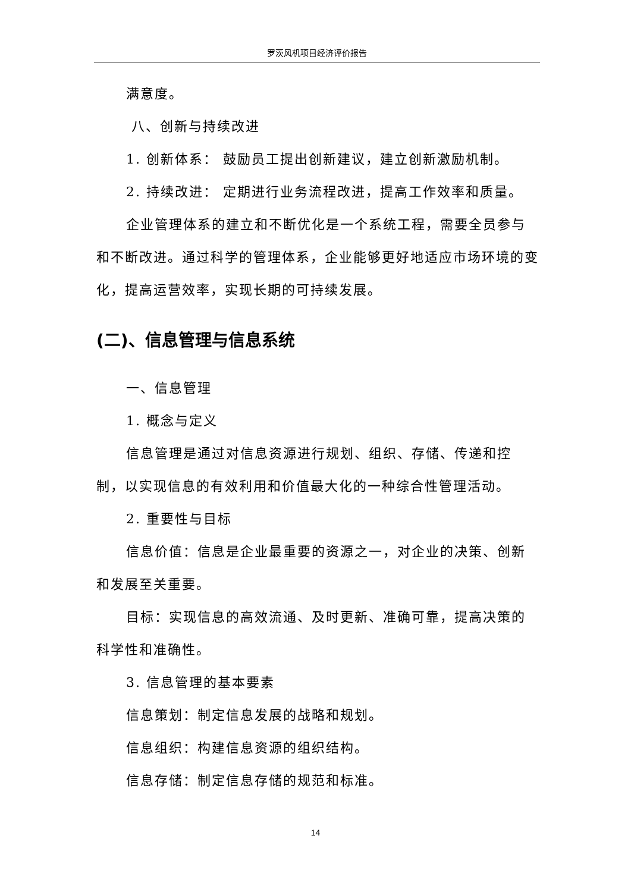罗茨风机项目经济评价报告
满意度。
八、创新与持续改进
1. 创新体系： 鼓励员工提出创新建议，建立创新激励机制。
2. 持续改进： 定期进行业务流程改进，提高工作效率和质量。
企业管理体系的建立和不断优化是一个系统工程，需要全员参与和不断改进。通过科学的管理体系，企业能够更好地适应市场环境的变化，提高运营效率，实现长期的可持续发展。
(二)、信息管理与信息系统
一、信息管理
1. 概念与定义
信息管理是通过对信息资源进行规划、组织、存储、传递和控制，以实现信息的有效利用和价值最大化的一种综合性管理活动。
2. 重要性与目标
信息价值：信息是企业最重要的资源之一，对企业的决策、创新和发展至关重要。
目标：实现信息的高效流通、及时更新、准确可靠，提高决策的科学性和准确性。
3. 信息管理的基本要素
信息策划：制定信息发展的战略和规划。
信息组织：构建信息资源的组织结构。
信息存储：制定信息存储的规范和标准。
14